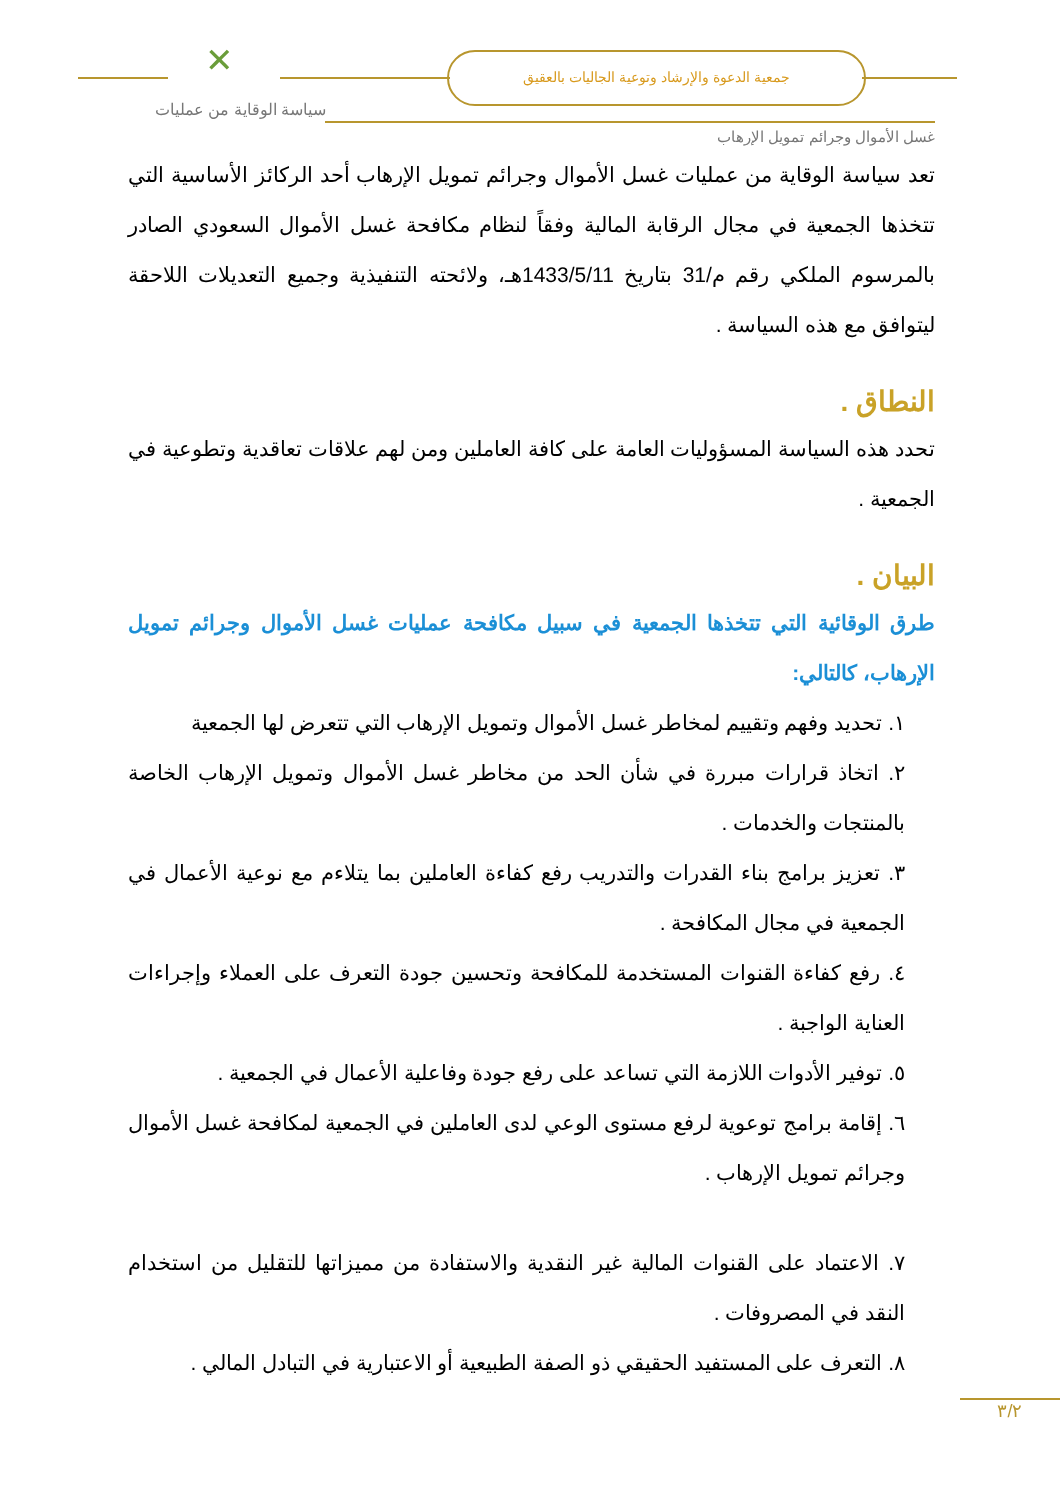✕ جمعية الدعوة والإرشاد وتوعية الجاليات بالعقيق
سياسة الوقاية من عمليات
غسل الأموال وجرائم تمويل الإرهاب
تعد سياسة الوقاية من عمليات غسل الأموال وجرائم تمويل الإرهاب أحد الركائز الأساسية التي تتخذها الجمعية في مجال الرقابة المالية وفقاً لنظام مكافحة غسل الأموال السعودي الصادر بالمرسوم الملكي رقم م/31 بتاريخ 1433/5/11هـ، ولائحته التنفيذية وجميع التعديلات اللاحقة ليتوافق مع هذه السياسة .
النطاق .
تحدد هذه السياسة المسؤوليات العامة على كافة العاملين ومن لهم علاقات تعاقدية وتطوعية في الجمعية .
البيان .
طرق الوقائية التي تتخذها الجمعية في سبيل مكافحة عمليات غسل الأموال وجرائم تمويل الإرهاب، كالتالي:
١. تحديد وفهم وتقييم لمخاطر غسل الأموال وتمويل الإرهاب التي تتعرض لها الجمعية
٢. اتخاذ قرارات مبررة في شأن الحد من مخاطر غسل الأموال وتمويل الإرهاب الخاصة بالمنتجات والخدمات .
٣. تعزيز برامج بناء القدرات والتدريب رفع كفاءة العاملين بما يتلاءم مع نوعية الأعمال في الجمعية في مجال المكافحة .
٤. رفع كفاءة القنوات المستخدمة للمكافحة وتحسين جودة التعرف على العملاء وإجراءات العناية الواجبة .
٥. توفير الأدوات اللازمة التي تساعد على رفع جودة وفاعلية الأعمال في الجمعية .
٦. إقامة برامج توعوية لرفع مستوى الوعي لدى العاملين في الجمعية لمكافحة غسل الأموال وجرائم تمويل الإرهاب .
٧. الاعتماد على القنوات المالية غير النقدية والاستفادة من مميزاتها للتقليل من استخدام النقد في المصروفات .
٨. التعرف على المستفيد الحقيقي ذو الصفة الطبيعية أو الاعتبارية في التبادل المالي .
٣/٢